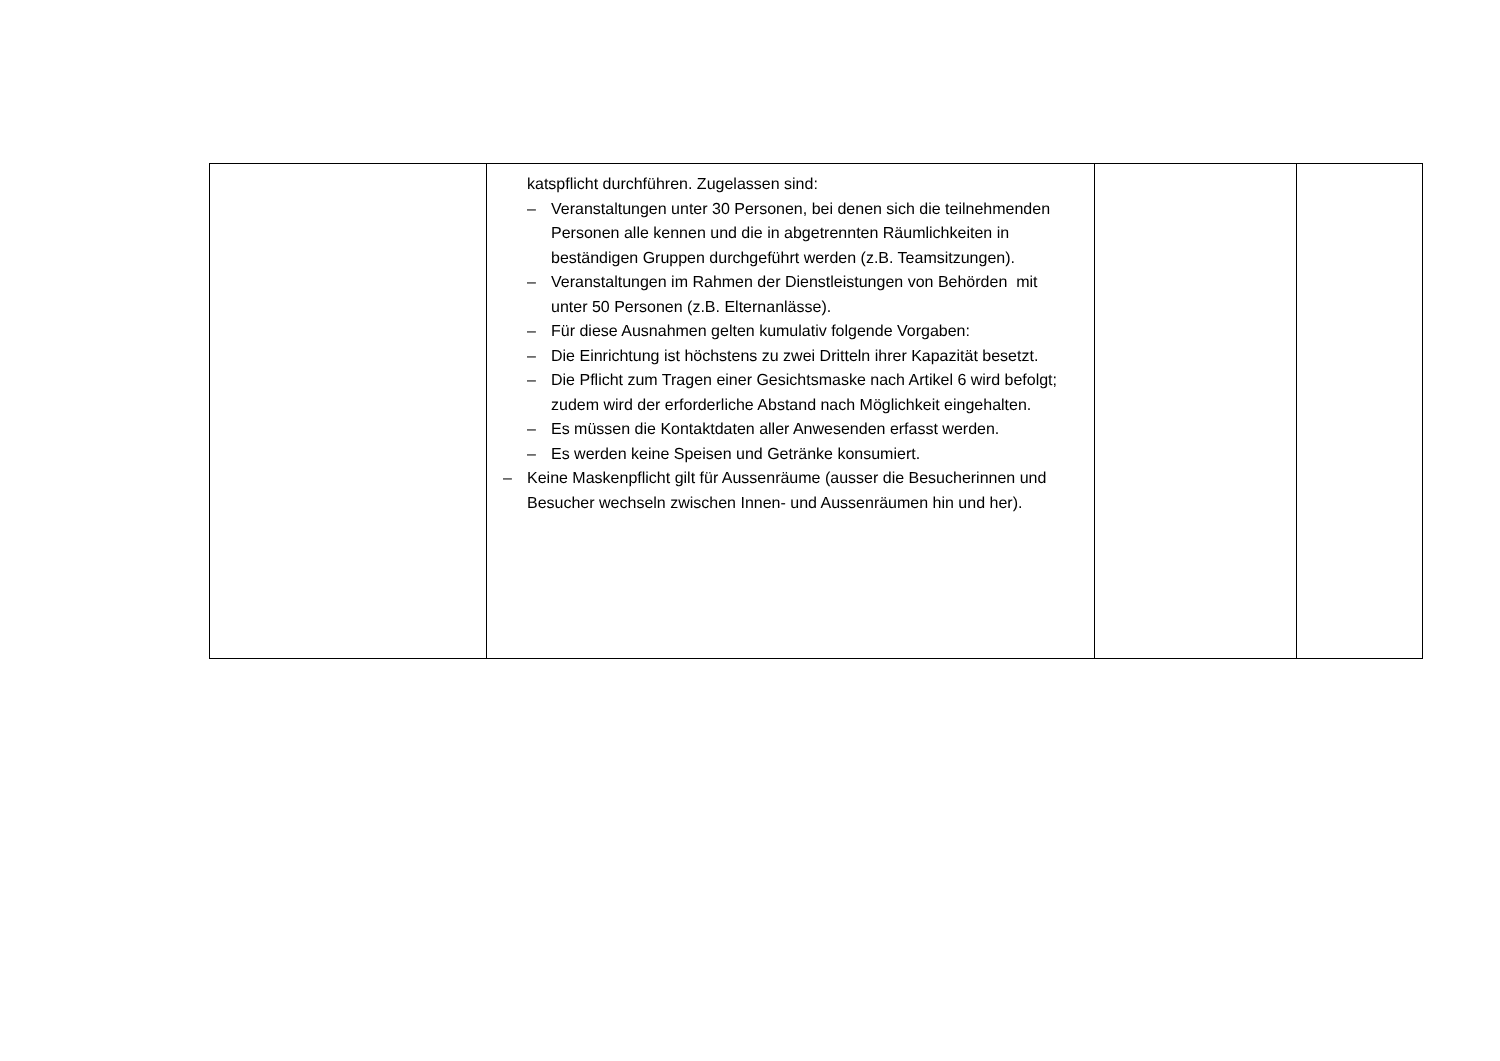| | katspflicht durchführen. Zugelassen sind: – Veranstaltungen unter 30 Personen, bei denen sich die teilnehmenden Personen alle kennen und die in abgetrennten Räumlichkeiten in beständigen Gruppen durchgeführt werden (z.B. Teamsitzungen). – Veranstaltungen im Rahmen der Dienstleistungen von Behörden mit unter 50 Personen (z.B. Elternanlässe). – Für diese Ausnahmen gelten kumulativ folgende Vorgaben: – Die Einrichtung ist höchstens zu zwei Dritteln ihrer Kapazität besetzt. – Die Pflicht zum Tragen einer Gesichtsmaske nach Artikel 6 wird befolgt; zudem wird der erforderliche Abstand nach Möglichkeit eingehalten. – Es müssen die Kontaktdaten aller Anwesenden erfasst werden. – Es werden keine Speisen und Getränke konsumiert. – Keine Maskenpflicht gilt für Aussenräume (ausser die Besucherinnen und Besucher wechseln zwischen Innen- und Aussenräumen hin und her). | | |